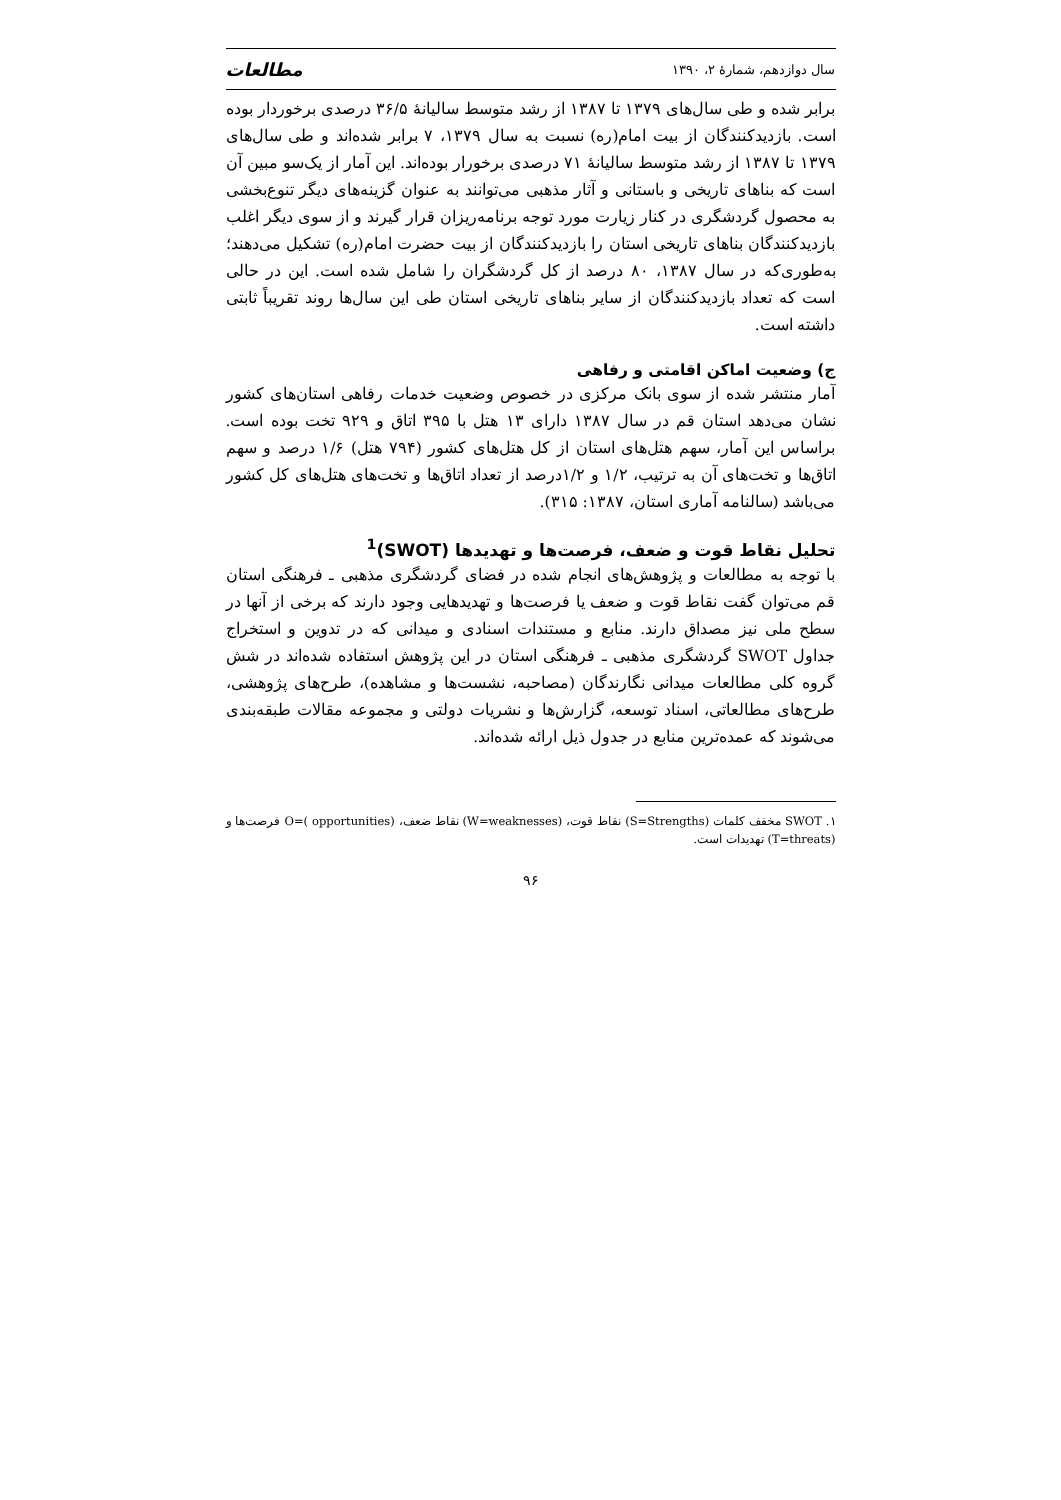سال دوازدهم، شمارهٔ ۲، ۱۳۹۰ مطالعات
برابر شده و طی سال‌های ۱۳۷۹ تا ۱۳۸۷ از رشد متوسط سالیانهٔ ۳۶/۵ درصدی برخوردار بوده است. بازدیدکنندگان از بیت امام(ره) نسبت به سال ۱۳۷۹، ۷ برابر شده‌اند و طی سال‌های ۱۳۷۹ تا ۱۳۸۷ از رشد متوسط سالیانهٔ ۷۱ درصدی برخورار بوده‌اند. این آمار از یک‌سو مبین آن است که بناهای تاریخی و باستانی و آثار مذهبی می‌توانند به عنوان گزینه‌های دیگر تنوع‌بخشی به محصول گردشگری در کنار زیارت مورد توجه برنامه‌ریزان قرار گیرند و از سوی دیگر اغلب بازدیدکنندگان بناهای تاریخی استان را بازدیدکنندگان از بیت حضرت امام(ره) تشکیل می‌دهند؛ به‌طوری‌که در سال ۱۳۸۷، ۸۰ درصد از کل گردشگران را شامل شده است. این در حالی است که تعداد بازدیدکنندگان از سایر بناهای تاریخی استان طی این سال‌ها روند تقریباً ثابتی داشته است.
ج) وضعیت اماکن اقامتی و رفاهی
آمار منتشر شده از سوی بانک مرکزی در خصوص وضعیت خدمات رفاهی استان‌های کشور نشان می‌دهد استان قم در سال ۱۳۸۷ دارای ۱۳ هتل با ۳۹۵ اتاق و ۹۲۹ تخت بوده است. براساس این آمار، سهم هتل‌های استان از کل هتل‌های کشور (۷۹۴ هتل) ۱/۶ درصد و سهم اتاق‌ها و تخت‌های آن به ترتیب، ۱/۲ و ۱/۲درصد از تعداد اتاق‌ها و تخت‌های هتل‌های کل کشور می‌باشد (سالنامه آماری استان، ۱۳۸۷: ۳۱۵).
تحلیل نقاط قوت و ضعف، فرصت‌ها و تهدیدها (SWOT)<sup>1</sup>
با توجه به مطالعات و پژوهش‌های انجام شده در فضای گردشگری مذهبی ـ فرهنگی استان قم می‌توان گفت نقاط قوت و ضعف یا فرصت‌ها و تهدیدهایی وجود دارند که برخی از آنها در سطح ملی نیز مصداق دارند. منابع و مستندات اسنادی و میدانی که در تدوین و استخراج جداول SWOT گردشگری مذهبی ـ فرهنگی استان در این پژوهش استفاده شده‌اند در شش گروه کلی مطالعات میدانی نگارندگان (مصاحبه، نشست‌ها و مشاهده)، طرح‌های پژوهشی، طرح‌های مطالعاتی، اسناد توسعه، گزارش‌ها و نشریات دولتی و مجموعه مقالات طبقه‌بندی می‌شوند که عمده‌ترین منابع در جدول ذیل ارائه شده‌اند.
۱. SWOT مخفف کلمات (S=Strengths) نقاط قوت، (W=weaknesses) نقاط ضعف، O=( opportunities) فرصت‌ها و (T=threats) تهدیدات است.
۹۶